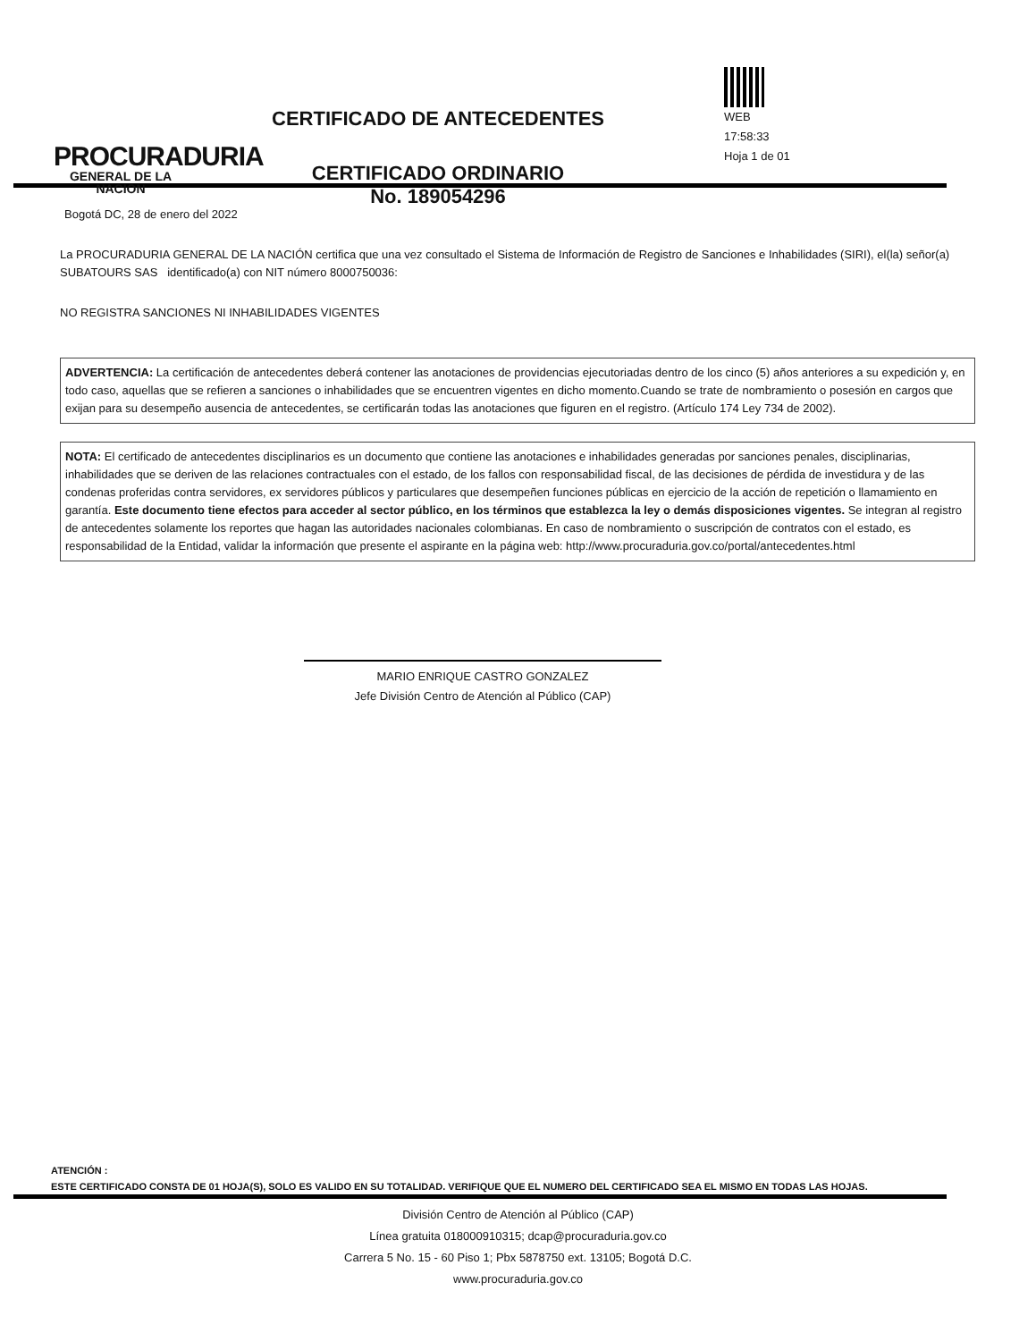PROCURADURIA
GENERAL DE LA NACION
CERTIFICADO DE ANTECEDENTES
CERTIFICADO ORDINARIO
No. 189054296
WEB
17:58:33
Hoja 1 de 01
Bogotá DC, 28 de enero del 2022
La PROCURADURIA GENERAL DE LA NACIÓN certifica que una vez consultado el Sistema de Información de Registro de Sanciones e Inhabilidades (SIRI), el(la) señor(a) SUBATOURS SAS identificado(a) con NIT número 8000750036:
NO REGISTRA SANCIONES NI INHABILIDADES VIGENTES
ADVERTENCIA: La certificación de antecedentes deberá contener las anotaciones de providencias ejecutoriadas dentro de los cinco (5) años anteriores a su expedición y, en todo caso, aquellas que se refieren a sanciones o inhabilidades que se encuentren vigentes en dicho momento.Cuando se trate de nombramiento o posesión en cargos que exijan para su desempeño ausencia de antecedentes, se certificarán todas las anotaciones que figuren en el registro. (Artículo 174 Ley 734 de 2002).
NOTA: El certificado de antecedentes disciplinarios es un documento que contiene las anotaciones e inhabilidades generadas por sanciones penales, disciplinarias, inhabilidades que se deriven de las relaciones contractuales con el estado, de los fallos con responsabilidad fiscal, de las decisiones de pérdida de investidura y de las condenas proferidas contra servidores, ex servidores públicos y particulares que desempeñen funciones públicas en ejercicio de la acción de repetición o llamamiento en garantía. Este documento tiene efectos para acceder al sector público, en los términos que establezca la ley o demás disposiciones vigentes. Se integran al registro de antecedentes solamente los reportes que hagan las autoridades nacionales colombianas. En caso de nombramiento o suscripción de contratos con el estado, es responsabilidad de la Entidad, validar la información que presente el aspirante en la página web: http://www.procuraduria.gov.co/portal/antecedentes.html
MARIO ENRIQUE CASTRO GONZALEZ
Jefe División Centro de Atención al Público (CAP)
ATENCIÓN :
ESTE CERTIFICADO CONSTA DE 01 HOJA(S), SOLO ES VALIDO EN SU TOTALIDAD. VERIFIQUE QUE EL NUMERO DEL CERTIFICADO SEA EL MISMO EN TODAS LAS HOJAS.
División Centro de Atención al Público (CAP)
Línea gratuita 018000910315; dcap@procuraduria.gov.co
Carrera 5 No. 15 - 60 Piso 1; Pbx 5878750 ext. 13105; Bogotá D.C.
www.procuraduria.gov.co